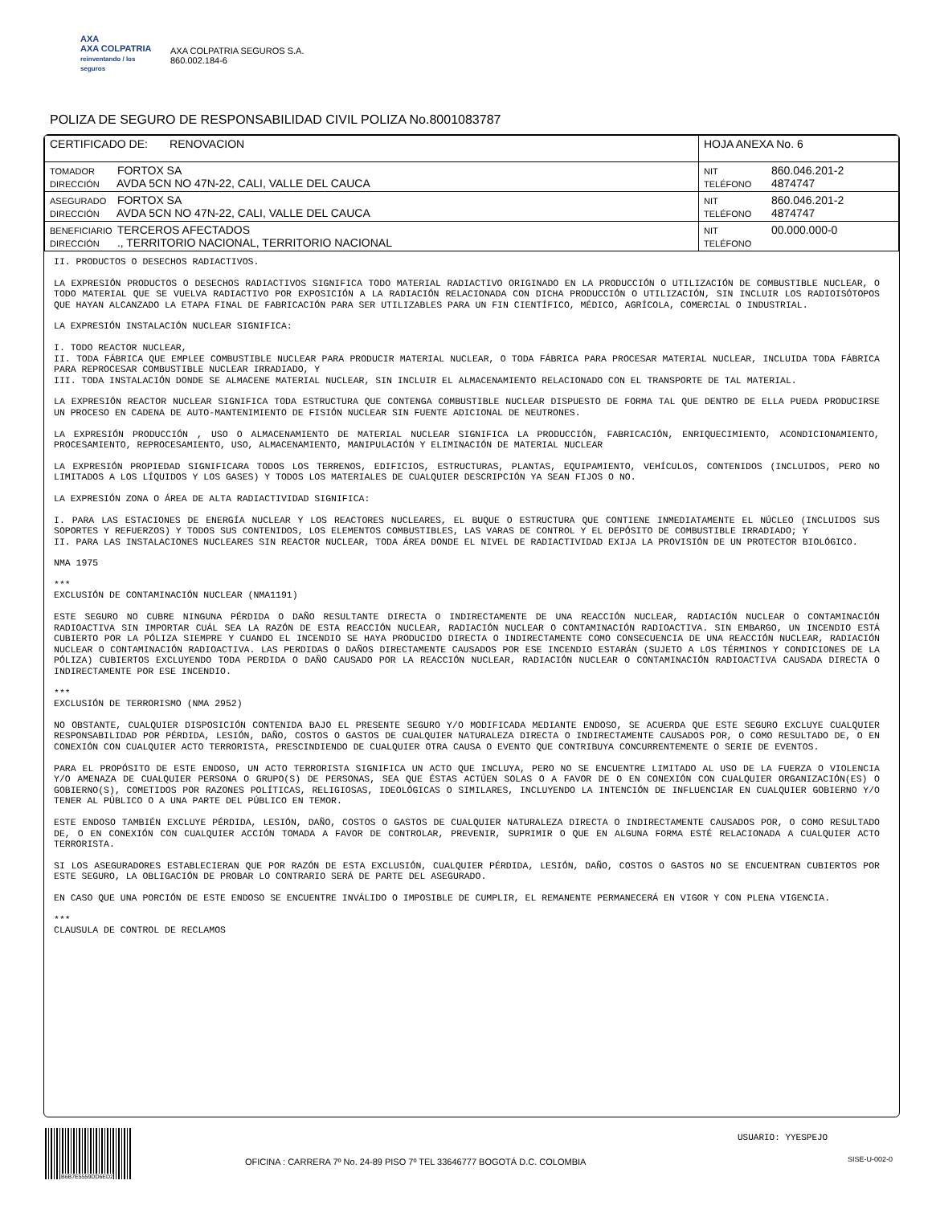AXA
AXA COLPATRIA
reinventando / los seguros
AXA COLPATRIA SEGUROS S.A.
860.002.184-6
POLIZA DE SEGURO DE RESPONSABILIDAD CIVIL POLIZA No.8001083787
| CERTIFICADO DE: RENOVACION | HOJA ANEXA No. 6 |
| TOMADOR FORTOX SA DIRECCIÓN AVDA 5CN NO 47N-22, CALI, VALLE DEL CAUCA | NIT 860.046.201-2 TELÉFONO 4874747 |
| ASEGURADO FORTOX SA DIRECCIÓN AVDA 5CN NO 47N-22, CALI, VALLE DEL CAUCA | NIT 860.046.201-2 TELÉFONO 4874747 |
| BENEFICIARIO TERCEROS AFECTADOS DIRECCIÓN ., TERRITORIO NACIONAL, TERRITORIO NACIONAL | NIT 00.000.000-0 TELÉFONO |
II. PRODUCTOS O DESECHOS RADIACTIVOS.
LA EXPRESIÓN PRODUCTOS O DESECHOS RADIACTIVOS SIGNIFICA TODO MATERIAL RADIACTIVO ORIGINADO EN LA PRODUCCIÓN O UTILIZACIÓN DE COMBUSTIBLE NUCLEAR, O TODO MATERIAL QUE SE VUELVA RADIACTIVO POR EXPOSICIÓN A LA RADIACIÓN RELACIONADA CON DICHA PRODUCCIÓN O UTILIZACIÓN, SIN INCLUIR LOS RADIOISÓTOPOS QUE HAYAN ALCANZADO LA ETAPA FINAL DE FABRICACIÓN PARA SER UTILIZABLES PARA UN FIN CIENTÍFICO, MÉDICO, AGRÍCOLA, COMERCIAL O INDUSTRIAL.
LA EXPRESIÓN INSTALACIÓN NUCLEAR SIGNIFICA:
I. TODO REACTOR NUCLEAR,
II. TODA FÁBRICA QUE EMPLEE COMBUSTIBLE NUCLEAR PARA PRODUCIR MATERIAL NUCLEAR, O TODA FÁBRICA PARA PROCESAR MATERIAL NUCLEAR, INCLUIDA TODA FÁBRICA PARA REPROCESAR COMBUSTIBLE NUCLEAR IRRADIADO, Y
III. TODA INSTALACIÓN DONDE SE ALMACENE MATERIAL NUCLEAR, SIN INCLUIR EL ALMACENAMIENTO RELACIONADO CON EL TRANSPORTE DE TAL MATERIAL.
LA EXPRESIÓN REACTOR NUCLEAR SIGNIFICA TODA ESTRUCTURA QUE CONTENGA COMBUSTIBLE NUCLEAR DISPUESTO DE FORMA TAL QUE DENTRO DE ELLA PUEDA PRODUCIRSE UN PROCESO EN CADENA DE AUTO-MANTENIMIENTO DE FISIÓN NUCLEAR SIN FUENTE ADICIONAL DE NEUTRONES.
LA EXPRESIÓN PRODUCCIÓN , USO O ALMACENAMIENTO DE MATERIAL NUCLEAR SIGNIFICA LA PRODUCCIÓN, FABRICACIÓN, ENRIQUECIMIENTO, ACONDICIONAMIENTO, PROCESAMIENTO, REPROCESAMIENTO, USO, ALMACENAMIENTO, MANIPULACIÓN Y ELIMINACIÓN DE MATERIAL NUCLEAR
LA EXPRESIÓN PROPIEDAD SIGNIFICARA TODOS LOS TERRENOS, EDIFICIOS, ESTRUCTURAS, PLANTAS, EQUIPAMIENTO, VEHÍCULOS, CONTENIDOS (INCLUIDOS, PERO NO LIMITADOS A LOS LÍQUIDOS Y LOS GASES) Y TODOS LOS MATERIALES DE CUALQUIER DESCRIPCIÓN YA SEAN FIJOS O NO.
LA EXPRESIÓN ZONA O ÁREA DE ALTA RADIACTIVIDAD SIGNIFICA:
I. PARA LAS ESTACIONES DE ENERGÍA NUCLEAR Y LOS REACTORES NUCLEARES, EL BUQUE O ESTRUCTURA QUE CONTIENE INMEDIATAMENTE EL NÚCLEO (INCLUIDOS SUS SOPORTES Y REFUERZOS) Y TODOS SUS CONTENIDOS, LOS ELEMENTOS COMBUSTIBLES, LAS VARAS DE CONTROL Y EL DEPÓSITO DE COMBUSTIBLE IRRADIADO; Y
II. PARA LAS INSTALACIONES NUCLEARES SIN REACTOR NUCLEAR, TODA ÁREA DONDE EL NIVEL DE RADIACTIVIDAD EXIJA LA PROVISIÓN DE UN PROTECTOR BIOLÓGICO.
NMA 1975
***
EXCLUSIÓN DE CONTAMINACIÓN NUCLEAR (NMA1191)
ESTE SEGURO NO CUBRE NINGUNA PÉRDIDA O DAÑO RESULTANTE DIRECTA O INDIRECTAMENTE DE UNA REACCIÓN NUCLEAR, RADIACIÓN NUCLEAR O CONTAMINACIÓN RADIOACTIVA SIN IMPORTAR CUÁL SEA LA RAZÓN DE ESTA REACCIÓN NUCLEAR, RADIACIÓN NUCLEAR O CONTAMINACIÓN RADIOACTIVA. SIN EMBARGO, UN INCENDIO ESTÁ CUBIERTO POR LA PÓLIZA SIEMPRE Y CUANDO EL INCENDIO SE HAYA PRODUCIDO DIRECTA O INDIRECTAMENTE COMO CONSECUENCIA DE UNA REACCIÓN NUCLEAR, RADIACIÓN NUCLEAR O CONTAMINACIÓN RADIOACTIVA. LAS PERDIDAS O DAÑOS DIRECTAMENTE CAUSADOS POR ESE INCENDIO ESTARÁN (SUJETO A LOS TÉRMINOS Y CONDICIONES DE LA PÓLIZA) CUBIERTOS EXCLUYENDO TODA PERDIDA O DAÑO CAUSADO POR LA REACCIÓN NUCLEAR, RADIACIÓN NUCLEAR O CONTAMINACIÓN RADIOACTIVA CAUSADA DIRECTA O INDIRECTAMENTE POR ESE INCENDIO.
***
EXCLUSIÓN DE TERRORISMO (NMA 2952)
NO OBSTANTE, CUALQUIER DISPOSICIÓN CONTENIDA BAJO EL PRESENTE SEGURO Y/O MODIFICADA MEDIANTE ENDOSO, SE ACUERDA QUE ESTE SEGURO EXCLUYE CUALQUIER RESPONSABILIDAD POR PÉRDIDA, LESIÓN, DAÑO, COSTOS O GASTOS DE CUALQUIER NATURALEZA DIRECTA O INDIRECTAMENTE CAUSADOS POR, O COMO RESULTADO DE, O EN CONEXIÓN CON CUALQUIER ACTO TERRORISTA, PRESCINDIENDO DE CUALQUIER OTRA CAUSA O EVENTO QUE CONTRIBUYA CONCURRENTEMENTE O SERIE DE EVENTOS.
PARA EL PROPÓSITO DE ESTE ENDOSO, UN ACTO TERRORISTA SIGNIFICA UN ACTO QUE INCLUYA, PERO NO SE ENCUENTRE LIMITADO AL USO DE LA FUERZA O VIOLENCIA Y/O AMENAZA DE CUALQUIER PERSONA O GRUPO(S) DE PERSONAS, SEA QUE ÉSTAS ACTÚEN SOLAS O A FAVOR DE O EN CONEXIÓN CON CUALQUIER ORGANIZACIÓN(ES) O GOBIERNO(S), COMETIDOS POR RAZONES POLÍTICAS, RELIGIOSAS, IDEOLÓGICAS O SIMILARES, INCLUYENDO LA INTENCIÓN DE INFLUENCIAR EN CUALQUIER GOBIERNO Y/O TENER AL PÚBLICO O A UNA PARTE DEL PÚBLICO EN TEMOR.
ESTE ENDOSO TAMBIÉN EXCLUYE PÉRDIDA, LESIÓN, DAÑO, COSTOS O GASTOS DE CUALQUIER NATURALEZA DIRECTA O INDIRECTAMENTE CAUSADOS POR, O COMO RESULTADO DE, O EN CONEXIÓN CON CUALQUIER ACCIÓN TOMADA A FAVOR DE CONTROLAR, PREVENIR, SUPRIMIR O QUE EN ALGUNA FORMA ESTÉ RELACIONADA A CUALQUIER ACTO TERRORISTA.
SI LOS ASEGURADORES ESTABLECIERAN QUE POR RAZÓN DE ESTA EXCLUSIÓN, CUALQUIER PÉRDIDA, LESIÓN, DAÑO, COSTOS O GASTOS NO SE ENCUENTRAN CUBIERTOS POR ESTE SEGURO, LA OBLIGACIÓN DE PROBAR LO CONTRARIO SERÁ DE PARTE DEL ASEGURADO.
EN CASO QUE UNA PORCIÓN DE ESTE ENDOSO SE ENCUENTRE INVÁLIDO O IMPOSIBLE DE CUMPLIR, EL REMANENTE PERMANECERÁ EN VIGOR Y CON PLENA VIGENCIA.
***
CLAUSULA DE CONTROL DE RECLAMOS
B6B7E5559DD6ED2
USUARIO: YYESPEJO
SISE-U-002-0
OFICINA : CARRERA 7º No. 24-89 PISO 7º TEL 33646777 BOGOTÁ D.C. COLOMBIA